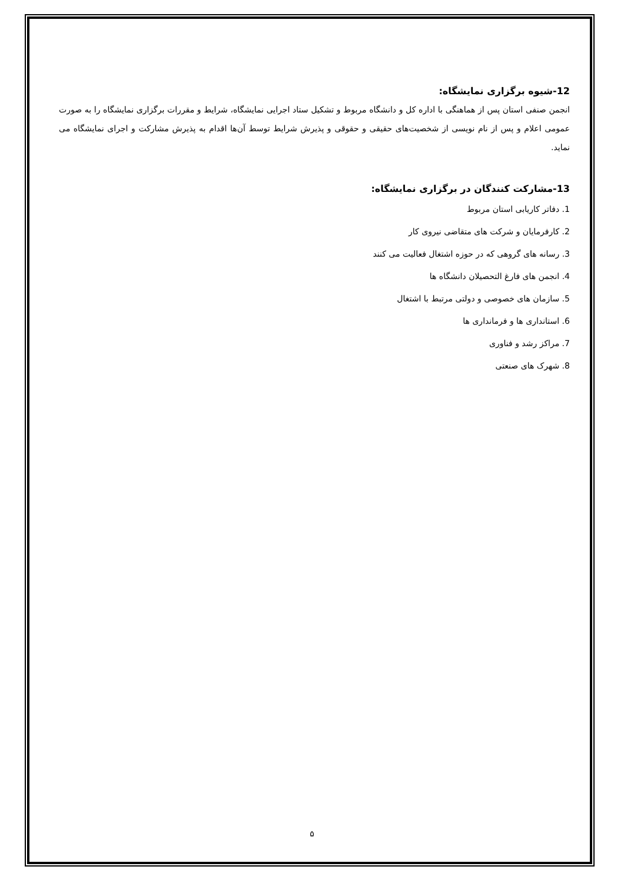12-شیوه برگزاری نمایشگاه:
انجمن صنفی استان پس از هماهنگی با اداره کل و دانشگاه مربوط و تشکیل ستاد اجرایی نمایشگاه، شرایط و مقررات برگزاری نمایشگاه را به صورت عمومی اعلام و پس از نام نویسی از شخصیت‌های حقیقی و حقوقی و پذیرش شرایط توسط آن‌ها اقدام به پذیرش مشارکت و اجرای نمایشگاه می نماید.
13-مشارکت کنندگان در برگزاری نمایشگاه:
1. دفاتر کاریابی استان مربوط
2. کارفرمایان و شرکت های متقاضی نیروی کار
3. رسانه های گروهی که در حوزه اشتغال فعالیت می کنند
4. انجمن های فارغ التحصیلان دانشگاه ها
5. سازمان های خصوصی و دولتی مرتبط با اشتغال
6. استانداری ها و فرمانداری ها
7. مراکز رشد و فناوری
8. شهرک های صنعتی
۵